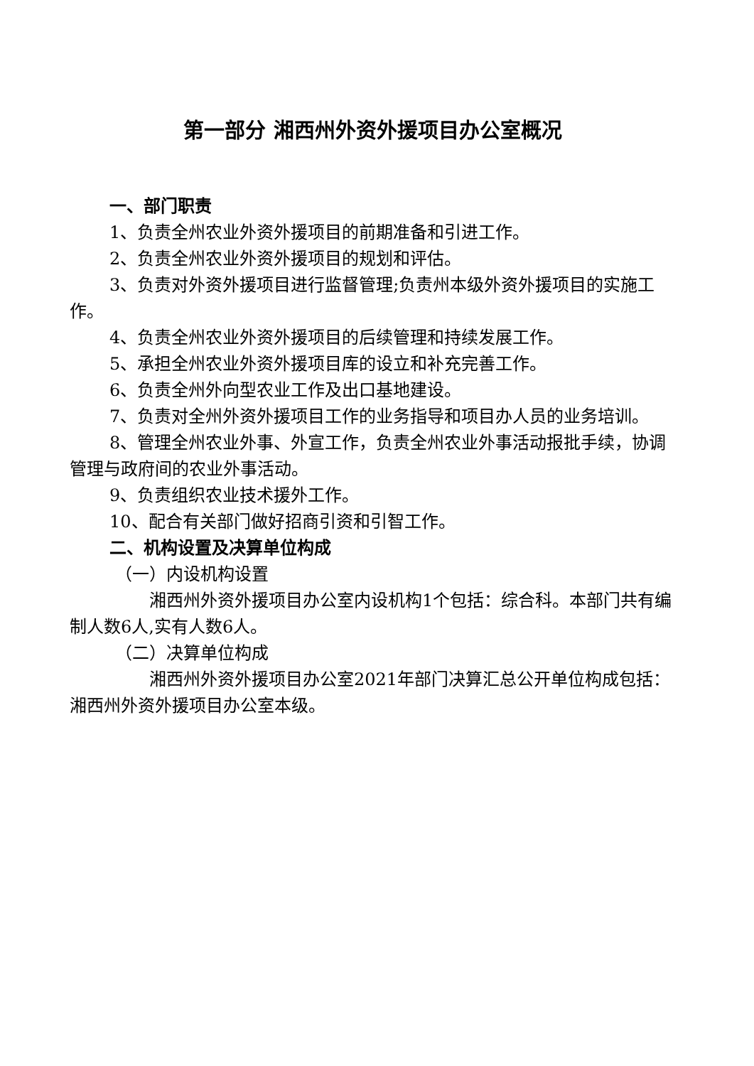第一部分 湘西州外资外援项目办公室概况
一、部门职责
1、负责全州农业外资外援项目的前期准备和引进工作。
2、负责全州农业外资外援项目的规划和评估。
3、负责对外资外援项目进行监督管理;负责州本级外资外援项目的实施工作。
4、负责全州农业外资外援项目的后续管理和持续发展工作。
5、承担全州农业外资外援项目库的设立和补充完善工作。
6、负责全州外向型农业工作及出口基地建设。
7、负责对全州外资外援项目工作的业务指导和项目办人员的业务培训。
8、管理全州农业外事、外宣工作，负责全州农业外事活动报批手续，协调管理与政府间的农业外事活动。
9、负责组织农业技术援外工作。
10、配合有关部门做好招商引资和引智工作。
二、机构设置及决算单位构成
（一）内设机构设置
湘西州外资外援项目办公室内设机构1个包括：综合科。本部门共有编制人数6人,实有人数6人。
（二）决算单位构成
湘西州外资外援项目办公室2021年部门决算汇总公开单位构成包括：湘西州外资外援项目办公室本级。